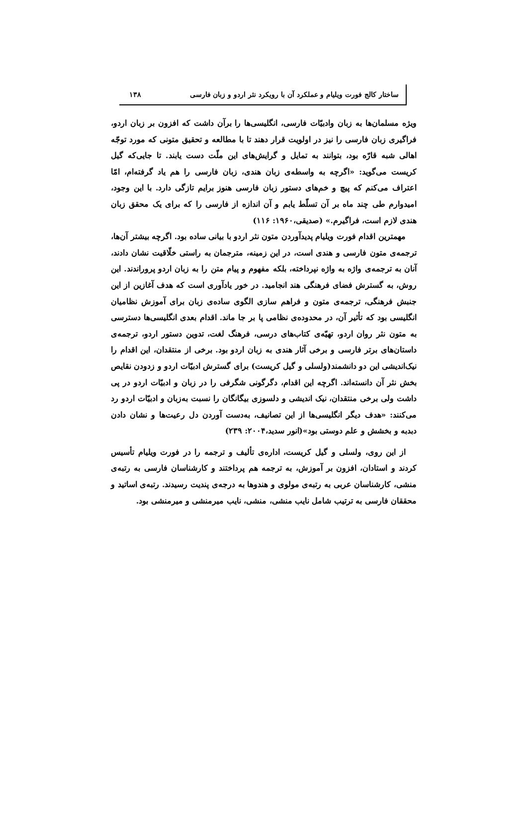ساختار کالج فورت ویلیام و عملکرد آن با رویکرد نثر اردو و زبان فارسی ۱۳۸
ویژه مسلمان‌ها به زبان وادبیّات فارسی، انگلیسی‌ها را برآن داشت که افزون بر زبان اردو، فراگیری زبان فارسی را نیز در اولویت قرار دهند تا با مطالعه و تحقیق متونی که مورد توجّه اهالی شبه قارّه بود، بتوانند به تمایل و گرایش‌های این ملّت دست یابند. تا جایی‌که گیل کریست می‌گوید: «اگرچه به واسطه‌ی زبان هندی، زبان فارسی را هم یاد گرفته‌ام، امّا اعتراف می‌کنم که پیچ و خم‌های دستور زبان فارسی هنوز برایم تازگی دارد. با این وجود، امیدوارم طی چند ماه بر آن تسلّط یابم و آن اندازه از فارسی را که برای یک محقق زبان هندی لازم است، فراگیرم.» (صدیقی،۱۹۶۰: ۱۱۶)
مهمترین اقدام فورت ویلیام پدیدآوردن متون نثر اردو با بیانی ساده بود. اگرچه بیشتر آن‌ها، ترجمه‌ی متون فارسی و هندی است، در این زمینه، مترجمان به راستی خلّاقیت نشان دادند، آنان به ترجمه‌ی واژه به واژه نپرداخته، بلکه مفهوم و پیام متن را به زبان اردو پروراندند. این روش، به گسترش فضای فرهنگی هند انجامید. در خور یادآوری است که هدف آغازین از این جنبش فرهنگی، ترجمه‌ی متون و فراهم سازی الگوی ساده‌ی زبان برای آموزش نظامیان انگلیسی بود که تأثیر آن، در محدوده‌ی نظامی پا بر جا ماند. اقدام بعدی انگلیسی‌ها دسترسی به متون نثر روان اردو، تهیّه‌ی کتاب‌های درسی، فرهنگ لغت، تدوین دستور اردو، ترجمه‌ی داستان‌های برتر فارسی و برخی آثار هندی به زبان اردو بود. برخی از منتقدان، این اقدام را نیک‌اندیشی این دو دانشمند(ولسلی و گیل کریست) برای گسترش ادبیّات اردو و زدودن نقایص بخش نثر آن دانسته‌اند. اگرچه این اقدام، دگرگونی شگرفی را در زبان و ادبیّات اردو در پی داشت ولی برخی منتقدان، نیک اندیشی و دلسوزی بیگانگان را نسبت به‌زبان و ادبیّات اردو رد می‌کنند: «هدف دیگر انگلیسی‌ها از این تصانیف، به‌دست آوردن دل رعیت‌ها و نشان دادن دبدبه و بخشش و علم دوستی بود»(انور سدید،۲۰۰۴: ۲۳۹)
از این روی، ولسلی و گیل کریست، اداره‌ی تألیف و ترجمه را در فورت ویلیام تأسیس کردند و استادان، افزون بر آموزش، به ترجمه هم پرداختند و کارشناسان فارسی به رتبه‌ی منشی، کارشناسان عربی به رتبه‌ی مولوی و هندوها به درجه‌ی پندیت رسیدند. رتبه‌ی اساتید و محققان فارسی به ترتیب شامل نایب منشی، منشی، نایب میرمنشی و میرمنشی بود.